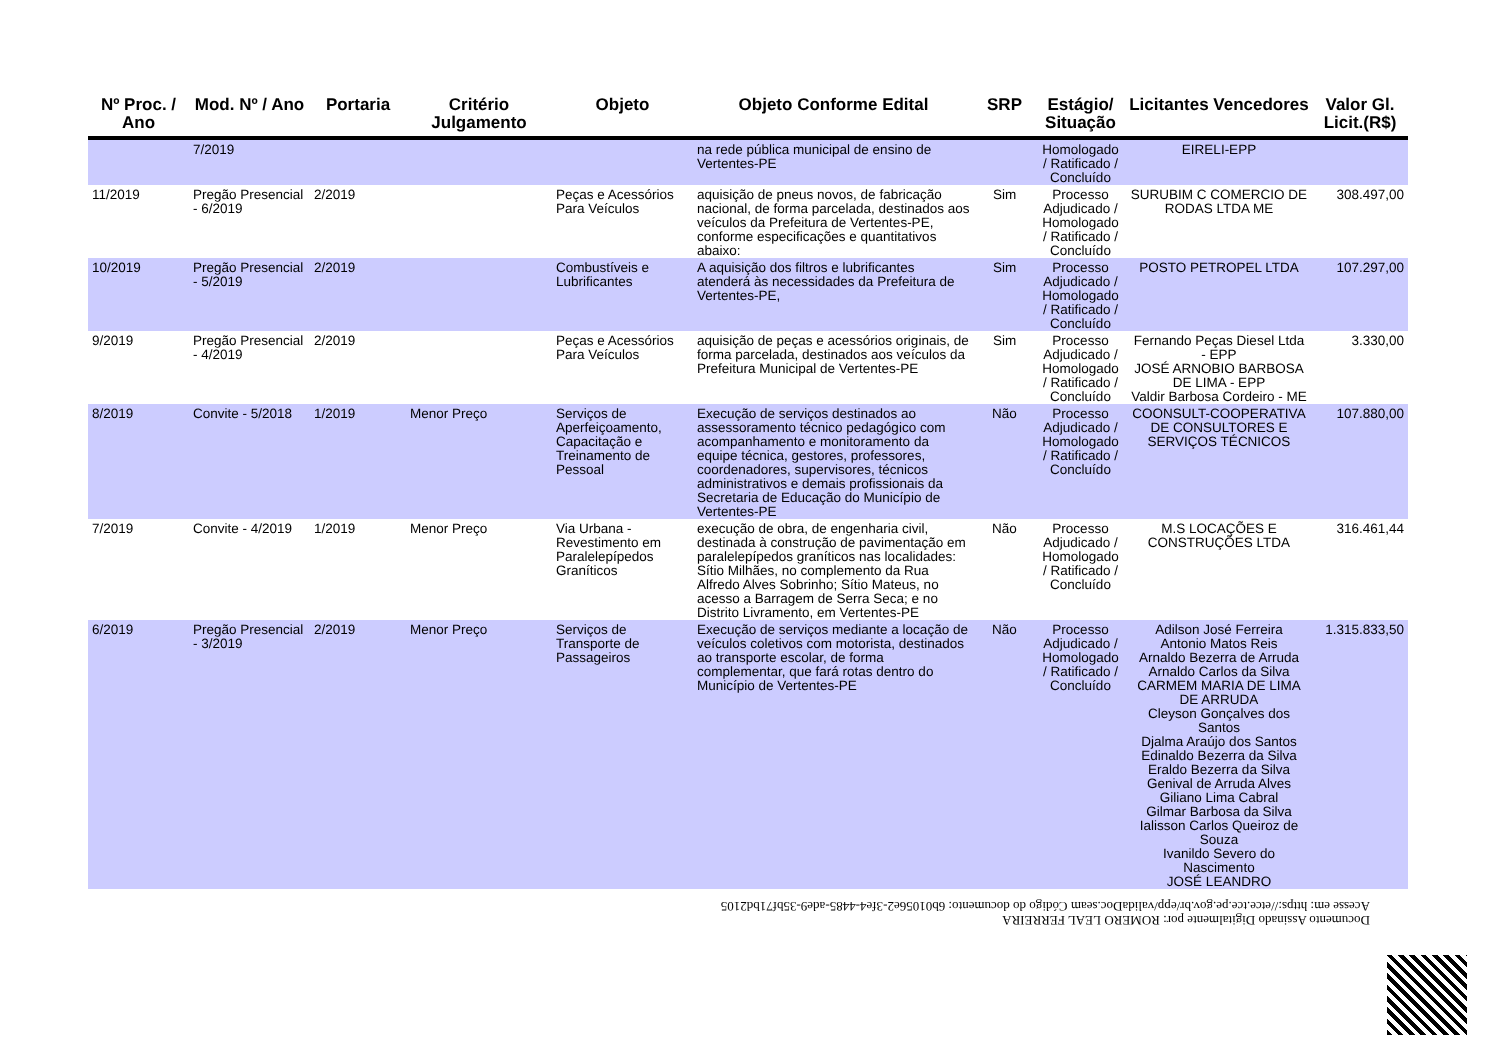| Nº Proc. / Ano | Mod. Nº / Ano | Portaria | Critério Julgamento | Objeto | Objeto Conforme Edital | SRP | Estágio/ Situação | Licitantes Vencedores | Valor Gl. Licit.(R$) |
| --- | --- | --- | --- | --- | --- | --- | --- | --- | --- |
| | 7/2019 | | | | na rede pública municipal de ensino de Vertentes-PE | | Homologado / Ratificado / Concluído | EIRELI-EPP | |
| 11/2019 | Pregão Presencial - 6/2019 | 2/2019 | | Peças e Acessórios Para Veículos | aquisição de pneus novos, de fabricação nacional, de forma parcelada, destinados aos veículos da Prefeitura de Vertentes-PE, conforme especificações e quantitativos abaixo: | Sim | Processo Adjudicado / Homologado / Ratificado / Concluído | SURUBIM C COMERCIO DE RODAS LTDA ME | 308.497,00 |
| 10/2019 | Pregão Presencial - 5/2019 | 2/2019 | | Combustíveis e Lubrificantes | A aquisição dos filtros e lubrificantes atenderá às necessidades da Prefeitura de Vertentes-PE, | Sim | Processo Adjudicado / Homologado / Ratificado / Concluído | POSTO PETROPEL LTDA | 107.297,00 |
| 9/2019 | Pregão Presencial - 4/2019 | 2/2019 | | Peças e Acessórios Para Veículos | aquisição de peças e acessórios originais, de forma parcelada, destinados aos veículos da Prefeitura Municipal de Vertentes-PE | Sim | Processo Adjudicado / Homologado / Ratificado / Concluído | Fernando Peças Diesel Ltda - EPP JOSÉ ARNOBIO BARBOSA DE LIMA - EPP Valdir Barbosa Cordeiro - ME | 3.330,00 |
| 8/2019 | Convite - 5/2018 | 1/2019 | Menor Preço | Serviços de Aperfeiçoamento, Capacitação e Treinamento de Pessoal | Execução de serviços destinados ao assessoramento técnico pedagógico com acompanhamento e monitoramento da equipe técnica, gestores, professores, coordenadores, supervisores, técnicos administrativos e demais profissionais da Secretaria de Educação do Município de Vertentes-PE | Não | Processo Adjudicado / Homologado / Ratificado / Concluído | COONSULT-COOPERATIVA DE CONSULTORES E SERVIÇOS TÉCNICOS | 107.880,00 |
| 7/2019 | Convite - 4/2019 | 1/2019 | Menor Preço | Via Urbana - Revestimento em Paralelepípedos Graníticos | execução de obra, de engenharia civil, destinada à construção de pavimentação em paralelepípedos graníticos nas localidades: Sítio Milhães, no complemento da Rua Alfredo Alves Sobrinho; Sítio Mateus, no acesso a Barragem de Serra Seca; e no Distrito Livramento, em Vertentes-PE | Não | Processo Adjudicado / Homologado / Ratificado / Concluído | M.S LOCAÇÕES E CONSTRUÇÕES LTDA | 316.461,44 |
| 6/2019 | Pregão Presencial - 3/2019 | 2/2019 | Menor Preço | Serviços de Transporte de Passageiros | Execução de serviços mediante a locação de veículos coletivos com motorista, destinados ao transporte escolar, de forma complementar, que fará rotas dentro do Município de Vertentes-PE | Não | Processo Adjudicado / Homologado / Ratificado / Concluído | Adilson José Ferreira Antonio Matos Reis Arnaldo Bezerra de Arruda Arnaldo Carlos da Silva CARMEM MARIA DE LIMA DE ARRUDA Cleyson Gonçalves dos Santos Djalma Araújo dos Santos Edinaldo Bezerra da Silva Eraldo Bezerra da Silva Genival de Arruda Alves Giliano Lima Cabral Gilmar Barbosa da Silva Ialisson Carlos Queiroz de Souza Ivanildo Severo do Nascimento JOSÉ LEANDRO | 1.315.833,50 |
Documento Assinado Digitalmente por: ROMERO LEAL FERREIRA
Acesse em: https://etce.tce.pe.gov.br/epp/validaDoc.seam Código do documento: 6b01056e2-3fe4-4485-ade9-35bf71bd2105